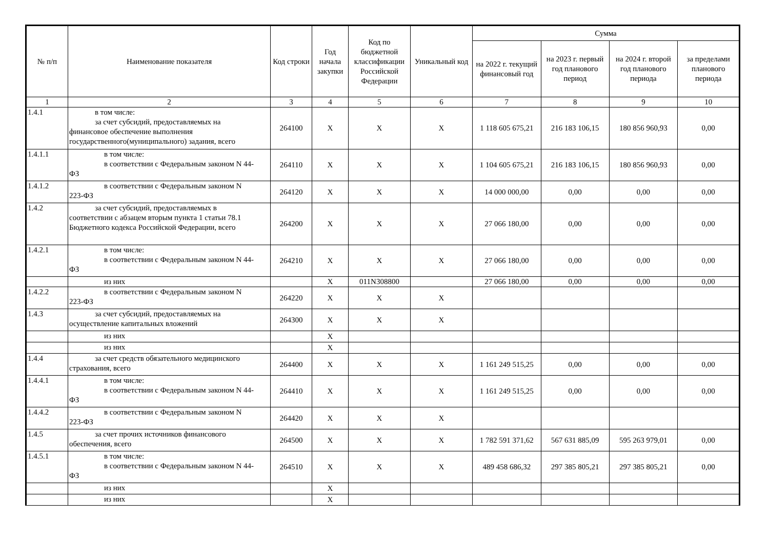| № п/п | Наименование показателя | Код строки | Год начала закупки | Код по бюджетной классификации Российской Федерации | Уникальный код | Сумма | | | |
| --- | --- | --- | --- | --- | --- | --- | --- | --- | --- |
| | | | | | | на 2022 г. текущий финансовый год | на 2023 г. первый год планового период | на 2024 г. второй год планового периода | за пределами планового периода |
| 1 | 2 | 3 | 4 | 5 | 6 | 7 | 8 | 9 | 10 |
| 1.4.1 | в том числе: за счет субсидий, предоставляемых на финансовое обеспечение выполнения государственного(муниципального) задания, всего | 264100 | X | X | X | 1 118 605 675,21 | 216 183 106,15 | 180 856 960,93 | 0,00 |
| 1.4.1.1 | в том числе: в соответствии с Федеральным законом N 44- ФЗ | 264110 | X | X | X | 1 104 605 675,21 | 216 183 106,15 | 180 856 960,93 | 0,00 |
| 1.4.1.2 | в соответствии с Федеральным законом N 223-ФЗ | 264120 | X | X | X | 14 000 000,00 | 0,00 | 0,00 | 0,00 |
| 1.4.2 | за счет субсидий, предоставляемых в соответствии с абзацем вторым пункта 1 статьи 78.1 Бюджетного кодекса Российской Федерации, всего | 264200 | X | X | X | 27 066 180,00 | 0,00 | 0,00 | 0,00 |
| 1.4.2.1 | в том числе: в соответствии с Федеральным законом N 44- ФЗ | 264210 | X | X | X | 27 066 180,00 | 0,00 | 0,00 | 0,00 |
| | из них | | X | 011N308800 | | 27 066 180,00 | 0,00 | 0,00 | 0,00 |
| 1.4.2.2 | в соответствии с Федеральным законом N 223-ФЗ | 264220 | X | X | X | | | | |
| 1.4.3 | за счет субсидий, предоставляемых на осуществление капитальных вложений | 264300 | X | X | X | | | | |
| | из них | | X | | | | | | |
| | из них | | X | | | | | | |
| 1.4.4 | за счет средств обязательного медицинского страхования, всего | 264400 | X | X | X | 1 161 249 515,25 | 0,00 | 0,00 | 0,00 |
| 1.4.4.1 | в том числе: в соответствии с Федеральным законом N 44- ФЗ | 264410 | X | X | X | 1 161 249 515,25 | 0,00 | 0,00 | 0,00 |
| 1.4.4.2 | в соответствии с Федеральным законом N 223-ФЗ | 264420 | X | X | X | | | | |
| 1.4.5 | за счет прочих источников финансового обеспечения, всего | 264500 | X | X | X | 1 782 591 371,62 | 567 631 885,09 | 595 263 979,01 | 0,00 |
| 1.4.5.1 | в том числе: в соответствии с Федеральным законом N 44- ФЗ | 264510 | X | X | X | 489 458 686,32 | 297 385 805,21 | 297 385 805,21 | 0,00 |
| | из них | | X | | | | | | |
| | из них | | X | | | | | | |